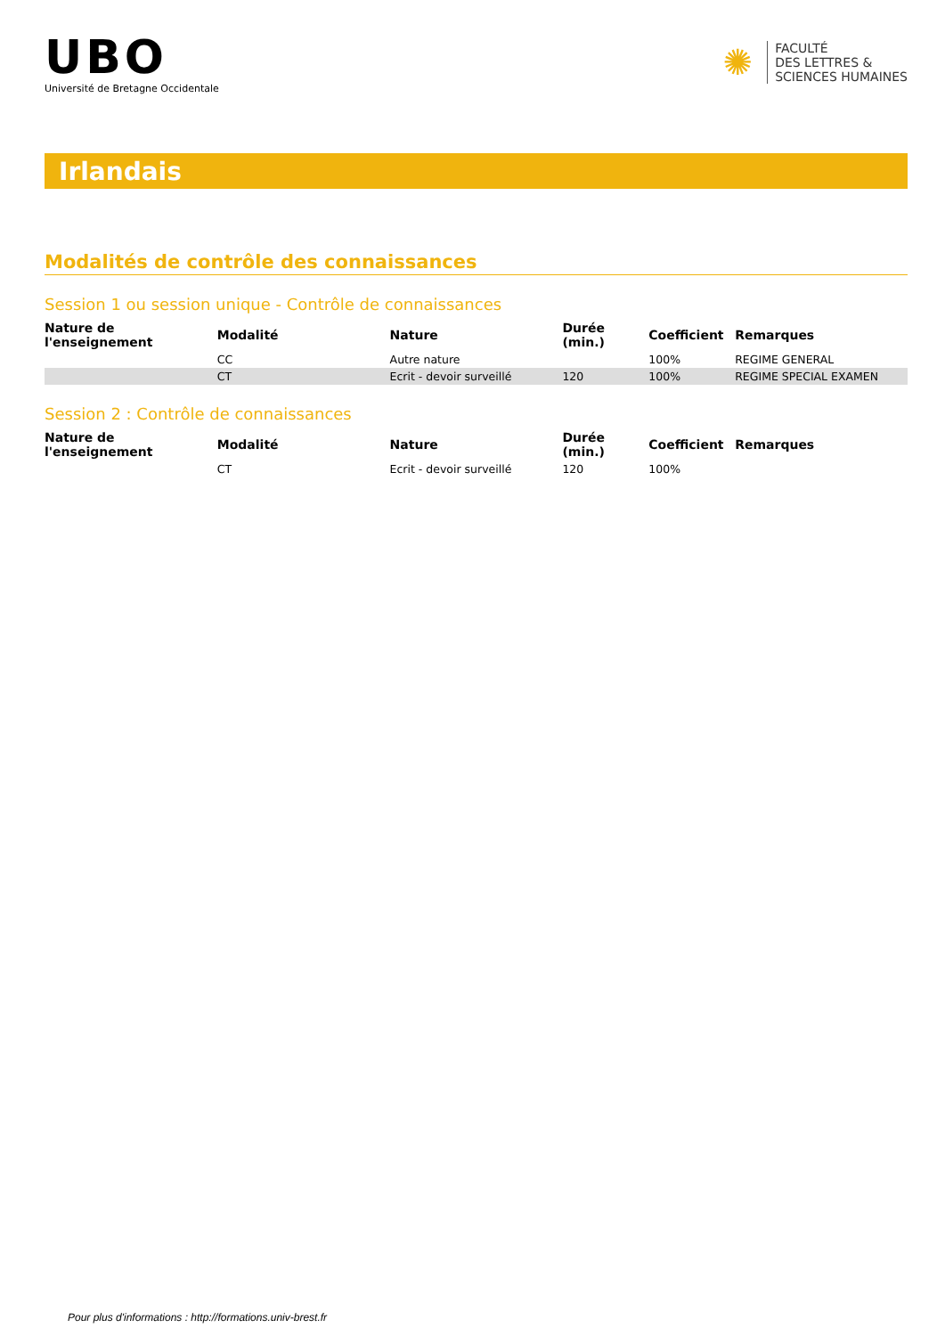UBO
Université de Bretagne Occidentale
✺
FACULTÉ
DES LETTRES &
SCIENCES HUMAINES
Irlandais
Modalités de contrôle des connaissances
Session 1 ou session unique - Contrôle de connaissances
| Nature de l'enseignement | Modalité | Nature | Durée (min.) | Coefficient | Remarques |
| --- | --- | --- | --- | --- | --- |
| | CC | Autre nature | | 100% | REGIME GENERAL |
| | CT | Ecrit - devoir surveillé | 120 | 100% | REGIME SPECIAL EXAMEN |
Session 2 : Contrôle de connaissances
| Nature de l'enseignement | Modalité | Nature | Durée (min.) | Coefficient | Remarques |
| --- | --- | --- | --- | --- | --- |
| | CT | Ecrit - devoir surveillé | 120 | 100% | |
Pour plus d'informations : http://formations.univ-brest.fr